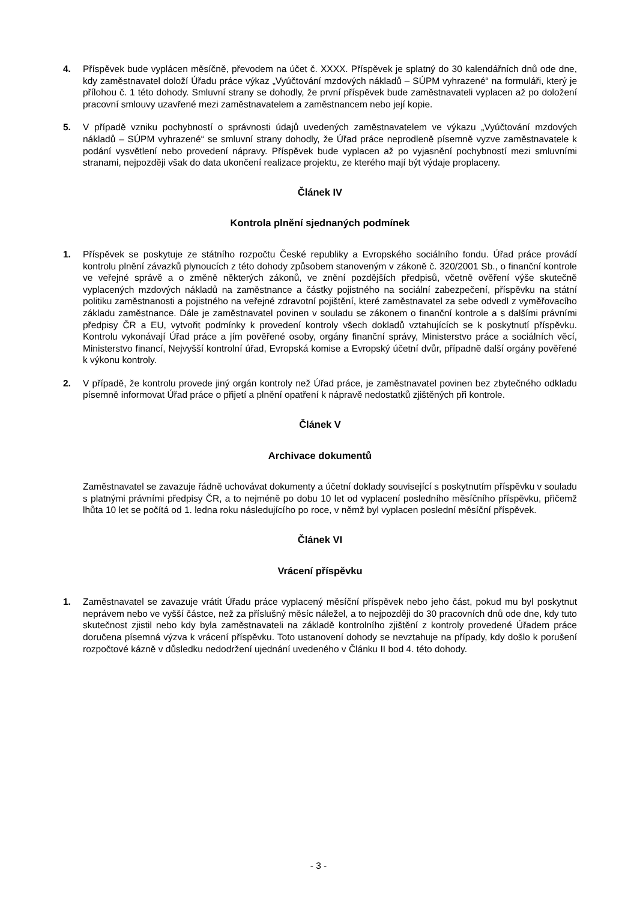4. Příspěvek bude vyplácen měsíčně, převodem na účet č. XXXX. Příspěvek je splatný do 30 kalendářních dnů ode dne, kdy zaměstnavatel doloží Úřadu práce výkaz „Vyúčtování mzdových nákladů – SÚPM vyhrazené“ na formuláři, který je přílohou č. 1 této dohody. Smluvní strany se dohodly, že první příspěvek bude zaměstnavateli vyplacen až po doložení pracovní smlouvy uzavřené mezi zaměstnavatelem a zaměstnancem nebo její kopie.
5. V případě vzniku pochybností o správnosti údajů uvedených zaměstnavatelem ve výkazu „Vyúčtování mzdových nákladů – SÚPM vyhrazené“ se smluvní strany dohodly, že Úřad práce neprodleně písemně vyzve zaměstnavatele k podání vysvětlení nebo provedení nápravy. Příspěvek bude vyplacen až po vyjasnění pochybností mezi smluvními stranami, nejpozději však do data ukončení realizace projektu, ze kterého mají být výdaje proplaceny.
Článek IV
Kontrola plnění sjednaných podmínek
1. Příspěvek se poskytuje ze státního rozpočtu České republiky a Evropského sociálního fondu. Úřad práce provádí kontrolu plnění závazků plynoucích z této dohody způsobem stanoveným v zákoně č. 320/2001 Sb., o finanční kontrole ve veřejné správě a o změně některých zákonů, ve znění pozdějších předpisů, včetně ověření výše skutečně vyplacených mzdových nákladů na zaměstnance a částky pojistného na sociální zabezpečení, příspěvku na státní politiku zaměstnanosti a pojistného na veřejné zdravotní pojištění, které zaměstnavatel za sebe odvedl z vyměřovacího základu zaměstnance. Dále je zaměstnavatel povinen v souladu se zákonem o finanční kontrole a s dalšími právními předpisy ČR a EU, vytvořit podmínky k provedení kontroly všech dokladů vztahujících se k poskytnutí příspěvku. Kontrolu vykonávají Úřad práce a jím pověřené osoby, orgány finanční správy, Ministerstvo práce a sociálních věcí, Ministerstvo financí, Nejvyšší kontrolní úřad, Evropská komise a Evropský účetní dvůr, případně další orgány pověřené k výkonu kontroly.
2. V případě, že kontrolu provede jiný orgán kontroly než Úřad práce, je zaměstnavatel povinen bez zbytečného odkladu písemně informovat Úřad práce o přijetí a plnění opatření k nápravě nedostatků zjištěných při kontrole.
Článek V
Archivace dokumentů
Zaměstnavatel se zavazuje řádně uchovávat dokumenty a účetní doklady související s poskytnutím příspěvku v souladu s platnými právními předpisy ČR, a to nejméně po dobu 10 let od vyplacení posledního měsíčního příspěvku, přičemž lhůta 10 let se počítá od 1. ledna roku následujícího po roce, v němž byl vyplacen poslední měsíční příspěvek.
Článek VI
Vrácení příspěvku
1. Zaměstnavatel se zavazuje vrátit Úřadu práce vyplacený měsíční příspěvek nebo jeho část, pokud mu byl poskytnut neprávem nebo ve vyšší částce, než za příslušný měsíc náležel, a to nejpozději do 30 pracovních dnů ode dne, kdy tuto skutečnost zjistil nebo kdy byla zaměstnavateli na základě kontrolního zjištění z kontroly provedené Úřadem práce doručena písemná výzva k vrácení příspěvku. Toto ustanovení dohody se nevztahuje na případy, kdy došlo k porušení rozpočtové kázně v důsledku nedodržení ujednání uvedeného v Článku II bod 4. této dohody.
- 3 -